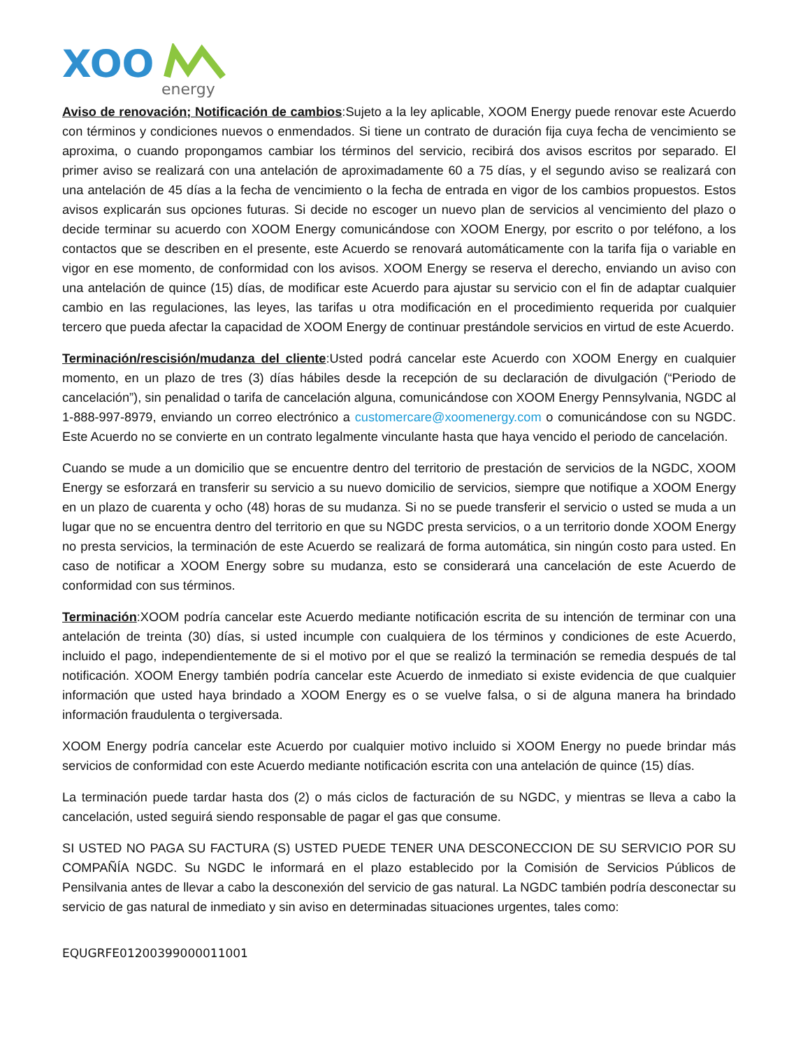XOO
energy
Aviso de renovación; Notificación de cambios:Sujeto a la ley aplicable, XOOM Energy puede renovar este Acuerdo con términos y condiciones nuevos o enmendados. Si tiene un contrato de duración fija cuya fecha de vencimiento se aproxima, o cuando propongamos cambiar los términos del servicio, recibirá dos avisos escritos por separado. El primer aviso se realizará con una antelación de aproximadamente 60 a 75 días, y el segundo aviso se realizará con una antelación de 45 días a la fecha de vencimiento o la fecha de entrada en vigor de los cambios propuestos. Estos avisos explicarán sus opciones futuras. Si decide no escoger un nuevo plan de servicios al vencimiento del plazo o decide terminar su acuerdo con XOOM Energy comunicándose con XOOM Energy, por escrito o por teléfono, a los contactos que se describen en el presente, este Acuerdo se renovará automáticamente con la tarifa fija o variable en vigor en ese momento, de conformidad con los avisos. XOOM Energy se reserva el derecho, enviando un aviso con una antelación de quince (15) días, de modificar este Acuerdo para ajustar su servicio con el fin de adaptar cualquier cambio en las regulaciones, las leyes, las tarifas u otra modificación en el procedimiento requerida por cualquier tercero que pueda afectar la capacidad de XOOM Energy de continuar prestándole servicios en virtud de este Acuerdo.
Terminación/rescisión/mudanza del cliente:Usted podrá cancelar este Acuerdo con XOOM Energy en cualquier momento, en un plazo de tres (3) días hábiles desde la recepción de su declaración de divulgación (“Periodo de cancelación”), sin penalidad o tarifa de cancelación alguna, comunicándose con XOOM Energy Pennsylvania, NGDC al 1-888-997-8979, enviando un correo electrónico a customercare@xoomenergy.com o comunicándose con su NGDC. Este Acuerdo no se convierte en un contrato legalmente vinculante hasta que haya vencido el periodo de cancelación.
Cuando se mude a un domicilio que se encuentre dentro del territorio de prestación de servicios de la NGDC, XOOM Energy se esforzará en transferir su servicio a su nuevo domicilio de servicios, siempre que notifique a XOOM Energy en un plazo de cuarenta y ocho (48) horas de su mudanza. Si no se puede transferir el servicio o usted se muda a un lugar que no se encuentra dentro del territorio en que su NGDC presta servicios, o a un territorio donde XOOM Energy no presta servicios, la terminación de este Acuerdo se realizará de forma automática, sin ningún costo para usted. En caso de notificar a XOOM Energy sobre su mudanza, esto se considerará una cancelación de este Acuerdo de conformidad con sus términos.
Terminación:XOOM podría cancelar este Acuerdo mediante notificación escrita de su intención de terminar con una antelación de treinta (30) días, si usted incumple con cualquiera de los términos y condiciones de este Acuerdo, incluido el pago, independientemente de si el motivo por el que se realizó la terminación se remedia después de tal notificación. XOOM Energy también podría cancelar este Acuerdo de inmediato si existe evidencia de que cualquier información que usted haya brindado a XOOM Energy es o se vuelve falsa, o si de alguna manera ha brindado información fraudulenta o tergiversada.
XOOM Energy podría cancelar este Acuerdo por cualquier motivo incluido si XOOM Energy no puede brindar más servicios de conformidad con este Acuerdo mediante notificación escrita con una antelación de quince (15) días.
La terminación puede tardar hasta dos (2) o más ciclos de facturación de su NGDC, y mientras se lleva a cabo la cancelación, usted seguirá siendo responsable de pagar el gas que consume.
SI USTED NO PAGA SU FACTURA (S) USTED PUEDE TENER UNA DESCONECCION DE SU SERVICIO POR SU COMPAÑÍA NGDC. Su NGDC le informará en el plazo establecido por la Comisión de Servicios Públicos de Pensilvania antes de llevar a cabo la desconexión del servicio de gas natural. La NGDC también podría desconectar su servicio de gas natural de inmediato y sin aviso en determinadas situaciones urgentes, tales como:
EQUGRFE01200399000011001